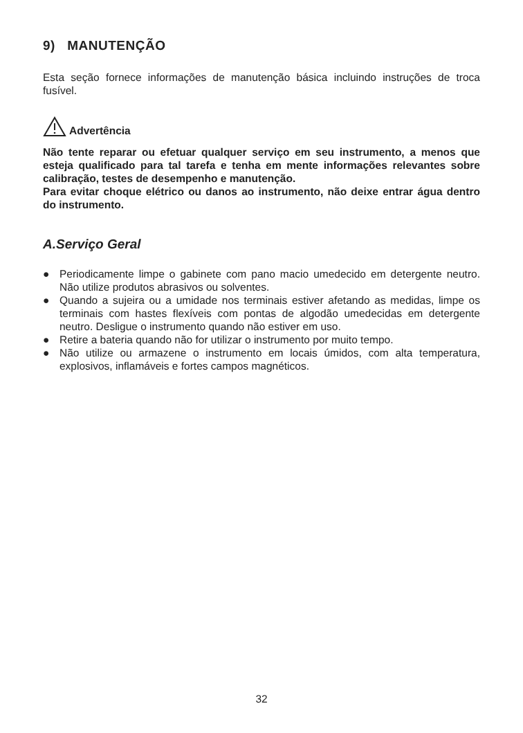9) MANUTENÇÃO
Esta seção fornece informações de manutenção básica incluindo instruções de troca fusível.
Advertência
Não tente reparar ou efetuar qualquer serviço em seu instrumento, a menos que esteja qualificado para tal tarefa e tenha em mente informações relevantes sobre calibração, testes de desempenho e manutenção.
Para evitar choque elétrico ou danos ao instrumento, não deixe entrar água dentro do instrumento.
A.Serviço Geral
● Periodicamente limpe o gabinete com pano macio umedecido em detergente neutro. Não utilize produtos abrasivos ou solventes.
● Quando a sujeira ou a umidade nos terminais estiver afetando as medidas, limpe os terminais com hastes flexíveis com pontas de algodão umedecidas em detergente neutro. Desligue o instrumento quando não estiver em uso.
● Retire a bateria quando não for utilizar o instrumento por muito tempo.
● Não utilize ou armazene o instrumento em locais úmidos, com alta temperatura, explosivos, inflamáveis e fortes campos magnéticos.
32